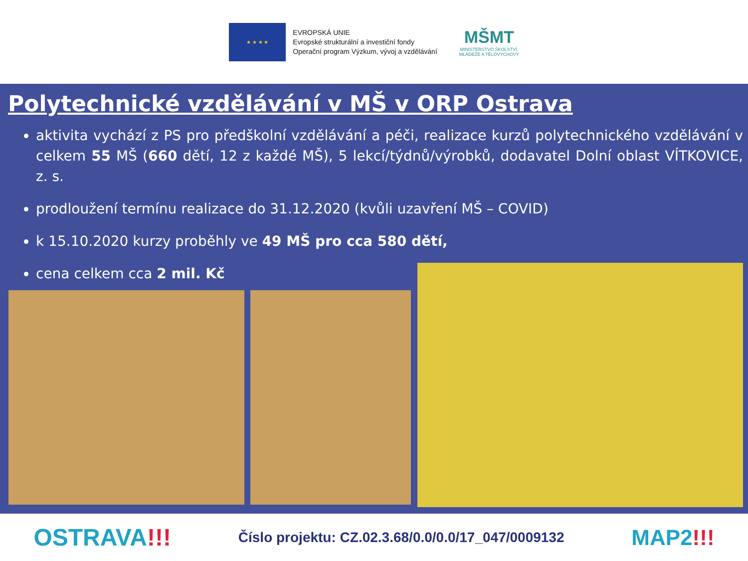★ ★ ★ ★
EVROPSKÁ UNIE
Evropské strukturální a investiční fondy
Operační program Výzkum, vývoj a vzdělávání
MŠMT
MINISTERSTVO ŠKOLSTVÍ,
MLÁDEŽE A TĚLOVÝCHOVY
Polytechnické vzdělávání v MŠ v ORP Ostrava
aktivita vychází z PS pro předškolní vzdělávání a péči, realizace kurzů polytechnického vzdělávání v celkem 55 MŠ (660 dětí, 12 z každé MŠ), 5 lekcí/týdnů/výrobků, dodavatel Dolní oblast VÍTKOVICE, z. s.
prodloužení termínu realizace do 31.12.2020 (kvůli uzavření MŠ – COVID)
k 15.10.2020 kurzy proběhly ve 49 MŠ pro cca 580 dětí,
cena celkem cca 2 mil. Kč
OSTRAVA!!!
Číslo projektu: CZ.02.3.68/0.0/0.0/17_047/0009132
MAP2!!!